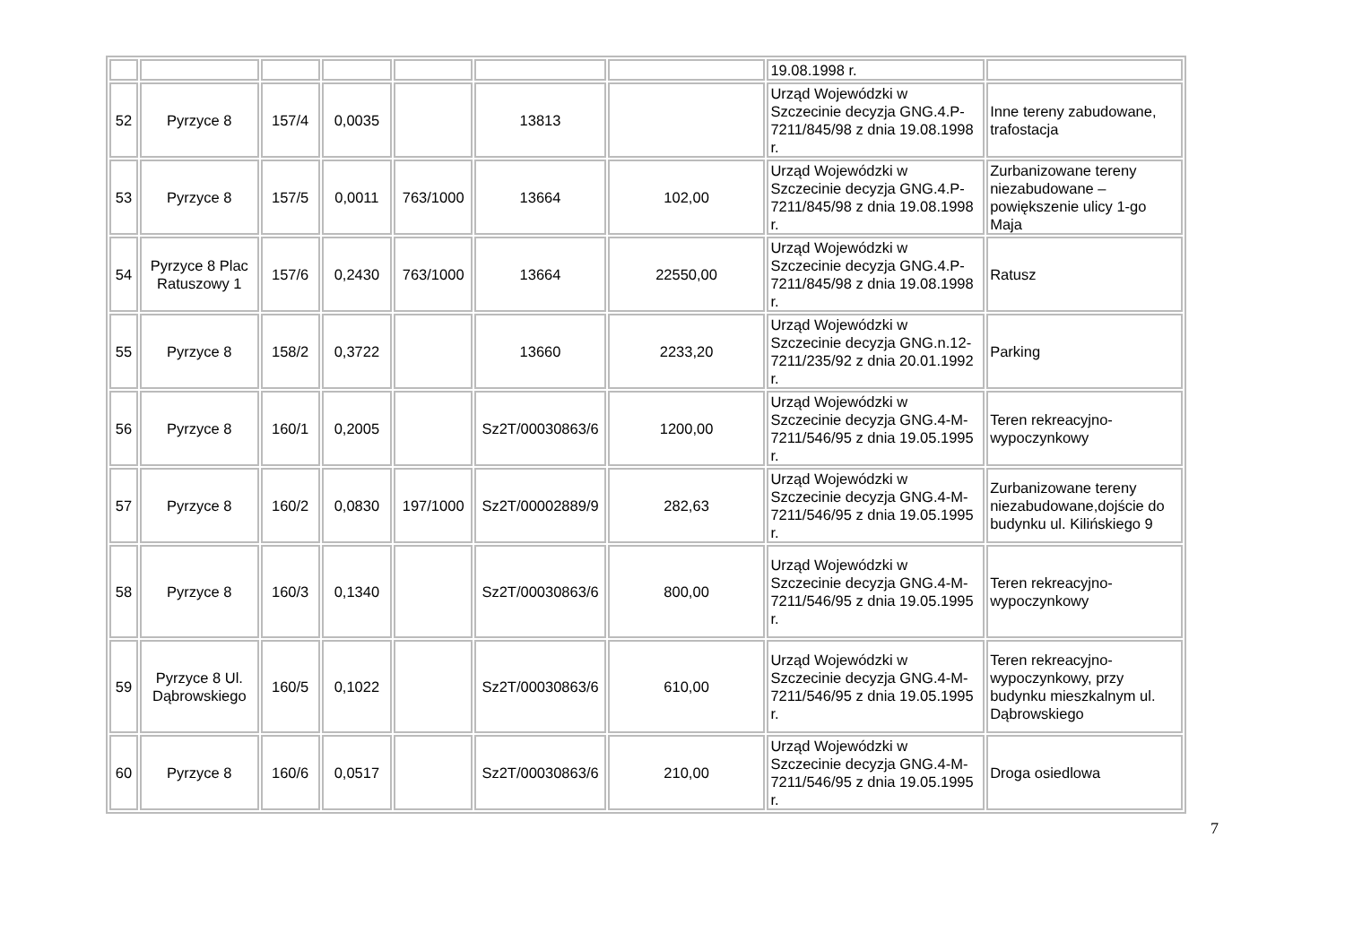| | | | | | | | 19.08.1998 r. | |
| 52 | Pyrzyce 8 | 157/4 | 0,0035 | | 13813 | | Urząd Wojewódzki w Szczecinie decyzja GNG.4.P-7211/845/98 z dnia 19.08.1998 r. | Inne tereny zabudowane, trafostacja |
| 53 | Pyrzyce 8 | 157/5 | 0,0011 | 763/1000 | 13664 | 102,00 | Urząd Wojewódzki w Szczecinie decyzja GNG.4.P-7211/845/98 z dnia 19.08.1998 r. | Zurbanizowane tereny niezabudowane – powiększenie ulicy 1-go Maja |
| 54 | Pyrzyce 8 Plac Ratuszowy 1 | 157/6 | 0,2430 | 763/1000 | 13664 | 22550,00 | Urząd Wojewódzki w Szczecinie decyzja GNG.4.P-7211/845/98 z dnia 19.08.1998 r. | Ratusz |
| 55 | Pyrzyce 8 | 158/2 | 0,3722 | | 13660 | 2233,20 | Urząd Wojewódzki w Szczecinie decyzja GNG.n.12-7211/235/92 z dnia 20.01.1992 r. | Parking |
| 56 | Pyrzyce 8 | 160/1 | 0,2005 | | Sz2T/00030863/6 | 1200,00 | Urząd Wojewódzki w Szczecinie decyzja GNG.4-M-7211/546/95 z dnia 19.05.1995 r. | Teren rekreacyjno-wypoczynkowy |
| 57 | Pyrzyce 8 | 160/2 | 0,0830 | 197/1000 | Sz2T/00002889/9 | 282,63 | Urząd Wojewódzki w Szczecinie decyzja GNG.4-M-7211/546/95 z dnia 19.05.1995 r. | Zurbanizowane tereny niezabudowane,dojście do budynku ul. Kilińskiego 9 |
| 58 | Pyrzyce 8 | 160/3 | 0,1340 | | Sz2T/00030863/6 | 800,00 | Urząd Wojewódzki w Szczecinie decyzja GNG.4-M-7211/546/95 z dnia 19.05.1995 r. | Teren rekreacyjno-wypoczynkowy |
| 59 | Pyrzyce 8 Ul. Dąbrowskiego | 160/5 | 0,1022 | | Sz2T/00030863/6 | 610,00 | Urząd Wojewódzki w Szczecinie decyzja GNG.4-M-7211/546/95 z dnia 19.05.1995 r. | Teren rekreacyjno-wypoczynkowy, przy budynku mieszkalnym ul. Dąbrowskiego |
| 60 | Pyrzyce 8 | 160/6 | 0,0517 | | Sz2T/00030863/6 | 210,00 | Urząd Wojewódzki w Szczecinie decyzja GNG.4-M-7211/546/95 z dnia 19.05.1995 r. | Droga osiedlowa |
7